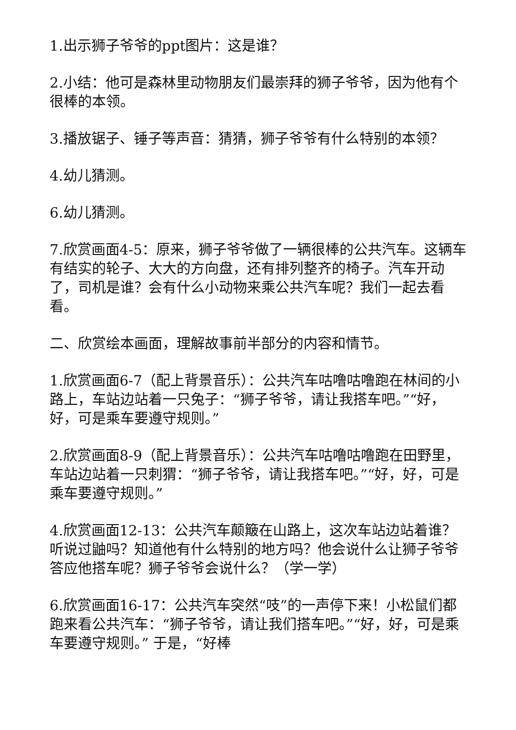1.出示狮子爷爷的ppt图片：这是谁？
2.小结：他可是森林里动物朋友们最崇拜的狮子爷爷，因为他有个很棒的本领。
3.播放锯子、锤子等声音：猜猜，狮子爷爷有什么特别的本领？
4.幼儿猜测。
6.幼儿猜测。
7.欣赏画面4-5：原来，狮子爷爷做了一辆很棒的公共汽车。这辆车有结实的轮子、大大的方向盘，还有排列整齐的椅子。汽车开动了，司机是谁？会有什么小动物来乘公共汽车呢？我们一起去看看。
二、欣赏绘本画面，理解故事前半部分的内容和情节。
1.欣赏画面6-7（配上背景音乐）：公共汽车咕噜咕噜跑在林间的小路上，车站边站着一只兔子：“狮子爷爷，请让我搭车吧。”“好，好，可是乘车要遵守规则。”
2.欣赏画面8-9（配上背景音乐）：公共汽车咕噜咕噜跑在田野里，车站边站着一只刺猬：“狮子爷爷，请让我搭车吧。”“好，好，可是乘车要遵守规则。”
4.欣赏画面12-13：公共汽车颠簸在山路上，这次车站边站着谁？听说过鼬吗？知道他有什么特别的地方吗？他会说什么让狮子爷爷答应他搭车呢？狮子爷爷会说什么？（学一学）
6.欣赏画面16-17：公共汽车突然“吱”的一声停下来！小松鼠们都跑来看公共汽车：“狮子爷爷，请让我们搭车吧。”“好，好，可是乘车要遵守规则。” 于是，“好棒